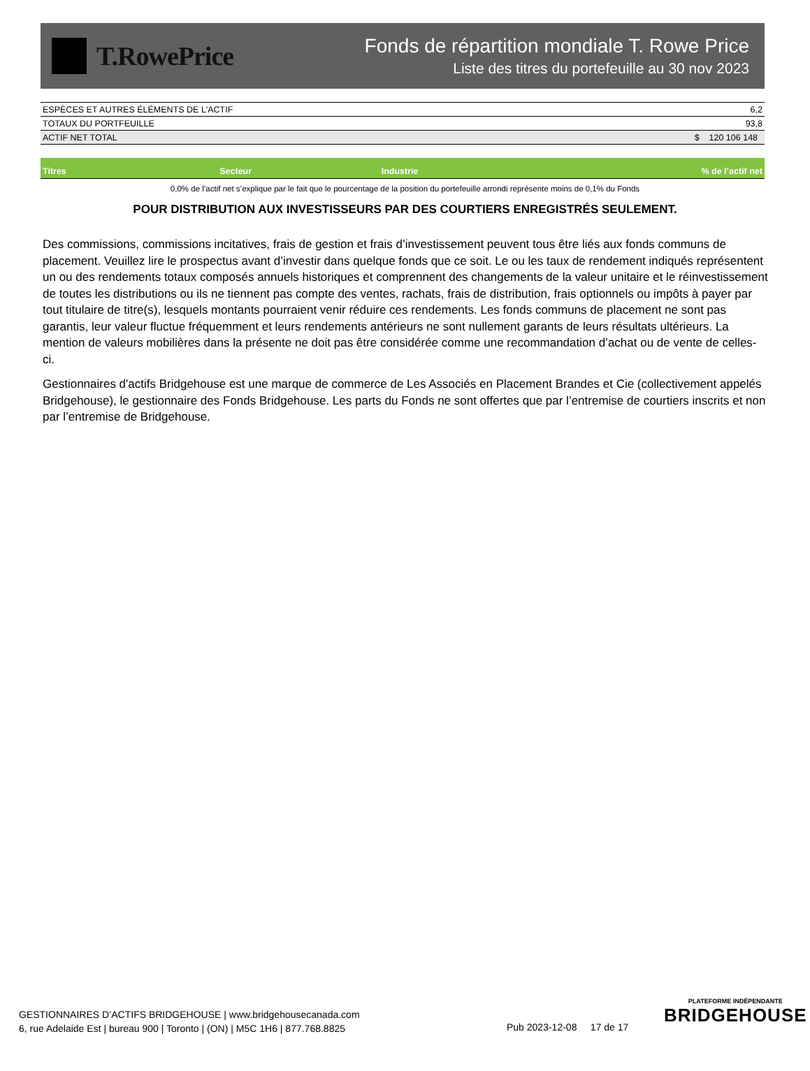T.RowePrice
Fonds de répartition mondiale T. Rowe Price
Liste des titres du portefeuille au 30 nov 2023
| ESPÈCES ET AUTRES ÉLÉMENTS DE L'ACTIF | 6,2 |
| TOTAUX DU PORTFEUILLE | 93,8 |
| ACTIF NET TOTAL | $ 120 106 148 |
| Titres | Secteur | Industrie | % de l’actif net |
| --- | --- | --- | --- |
0,0% de l’actif net s’explique par le fait que le pourcentage de la position du portefeuille arrondi représente moins de 0,1% du Fonds
POUR DISTRIBUTION AUX INVESTISSEURS PAR DES COURTIERS ENREGISTRÉS SEULEMENT.
Des commissions, commissions incitatives, frais de gestion et frais d’investissement peuvent tous être liés aux fonds communs de placement. Veuillez lire le prospectus avant d’investir dans quelque fonds que ce soit. Le ou les taux de rendement indiqués représentent un ou des rendements totaux composés annuels historiques et comprennent des changements de la valeur unitaire et le réinvestissement de toutes les distributions ou ils ne tiennent pas compte des ventes, rachats, frais de distribution, frais optionnels ou impôts à payer par tout titulaire de titre(s), lesquels montants pourraient venir réduire ces rendements. Les fonds communs de placement ne sont pas garantis, leur valeur fluctue fréquemment et leurs rendements antérieurs ne sont nullement garants de leurs résultats ultérieurs. La mention de valeurs mobilières dans la présente ne doit pas être considérée comme une recommandation d’achat ou de vente de celles-ci.
Gestionnaires d'actifs Bridgehouse est une marque de commerce de Les Associés en Placement Brandes et Cie (collectivement appelés Bridgehouse), le gestionnaire des Fonds Bridgehouse. Les parts du Fonds ne sont offertes que par l’entremise de courtiers inscrits et non par l’entremise de Bridgehouse.
GESTIONNAIRES D’ACTIFS BRIDGEHOUSE | www.bridgehousecanada.com
6, rue Adelaide Est | bureau 900 | Toronto | (ON) | M5C 1H6 | 877.768.8825
Pub 2023-12-08 17 de 17
PLATEFORME INDÉPENDANTE
BRIDGEHOUSE